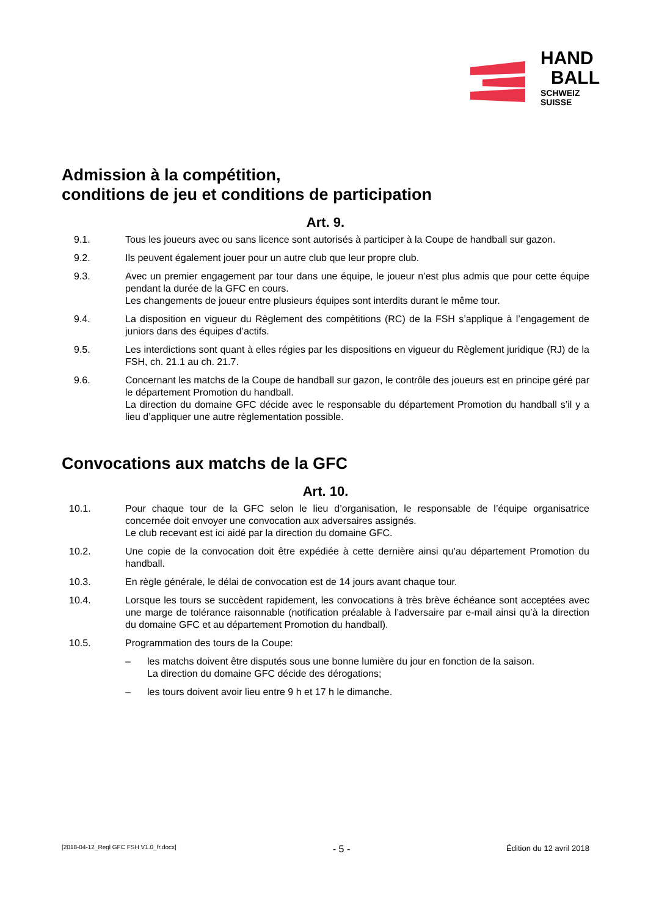HAND
BALL
SCHWEIZ
SUISSE
Admission à la compétition,
conditions de jeu et conditions de participation
Art. 9.
9.1. Tous les joueurs avec ou sans licence sont autorisés à participer à la Coupe de handball sur gazon.
9.2. Ils peuvent également jouer pour un autre club que leur propre club.
9.3. Avec un premier engagement par tour dans une équipe, le joueur n’est plus admis que pour cette équipe pendant la durée de la GFC en cours.
Les changements de joueur entre plusieurs équipes sont interdits durant le même tour.
9.4. La disposition en vigueur du Règlement des compétitions (RC) de la FSH s’applique à l’engagement de juniors dans des équipes d’actifs.
9.5. Les interdictions sont quant à elles régies par les dispositions en vigueur du Règlement juridique (RJ) de la FSH, ch. 21.1 au ch. 21.7.
9.6. Concernant les matchs de la Coupe de handball sur gazon, le contrôle des joueurs est en principe géré par le département Promotion du handball.
La direction du domaine GFC décide avec le responsable du département Promotion du handball s’il y a lieu d’appliquer une autre règlementation possible.
Convocations aux matchs de la GFC
Art. 10.
10.1. Pour chaque tour de la GFC selon le lieu d’organisation, le responsable de l’équipe organisatrice concernée doit envoyer une convocation aux adversaires assignés.
Le club recevant est ici aidé par la direction du domaine GFC.
10.2. Une copie de la convocation doit être expédiée à cette dernière ainsi qu’au département Promotion du handball.
10.3. En règle générale, le délai de convocation est de 14 jours avant chaque tour.
10.4. Lorsque les tours se succèdent rapidement, les convocations à très brève échéance sont acceptées avec une marge de tolérance raisonnable (notification préalable à l’adversaire par e-mail ainsi qu’à la direction du domaine GFC et au département Promotion du handball).
10.5. Programmation des tours de la Coupe:
– les matchs doivent être disputés sous une bonne lumière du jour en fonction de la saison.
La direction du domaine GFC décide des dérogations;
– les tours doivent avoir lieu entre 9 h et 17 h le dimanche.
[2018-04-12_Regl GFC FSH V1.0_fr.docx] - 5 - Édition du 12 avril 2018